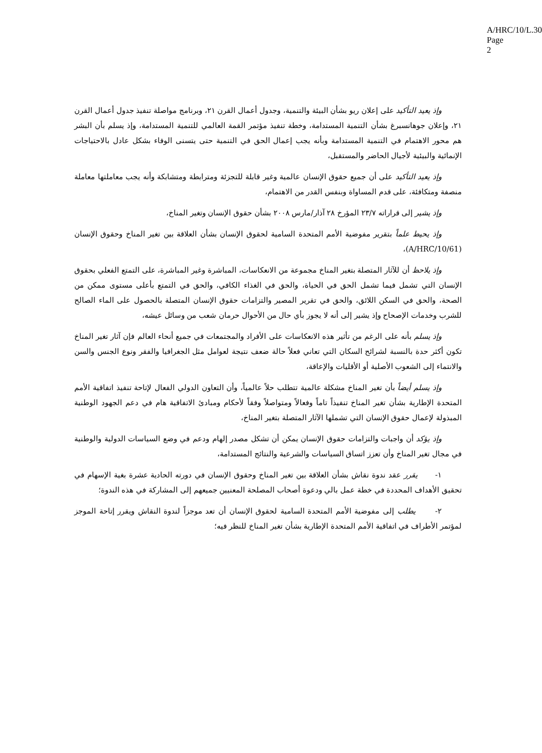A/HRC/10/L.30
Page 2
وإذ يعيد التأكيد على إعلان ريو بشأن البيئة والتنمية، وجدول أعمال القرن ٢١، وبرنامج مواصلة تنفيذ جدول أعمال القرن ٢١، وإعلان جوهانسبرغ بشأن التنمية المستدامة، وخطة تنفيذ مؤتمر القمة العالمي للتنمية المستدامة، وإذ يسلم بأن البشر هم محور الاهتمام في التنمية المستدامة وبأنه يجب إعمال الحق في التنمية حتى يتسنى الوفاء بشكل عادل بالاحتياجات الإنمائية والبيئية لأجيال الحاضر والمستقبل،
وإذ يعيد التأكيد على أن جميع حقوق الإنسان عالمية وغير قابلة للتجزئة ومترابطة ومتشابكة وأنه يجب معاملتها معاملة منصفة ومتكافئة، على قدم المساواة وبنفس القدر من الاهتمام،
وإذ يشير إلى قراراته ٢٣/٧ المؤرخ ٢٨ آذار/مارس ٢٠٠٨ بشأن حقوق الإنسان وتغير المناخ،
وإذ يحيط علماً بتقرير مفوضية الأمم المتحدة السامية لحقوق الإنسان بشأن العلاقة بين تغير المناخ وحقوق الإنسان (A/HRC/10/61)،
وإذ يلاحظ أن للآثار المتصلة بتغير المناخ مجموعة من الانعكاسات، المباشرة وغير المباشرة، على التمتع الفعلي بحقوق الإنسان التي تشمل فيما تشمل الحق في الحياة، والحق في الغذاء الكافي، والحق في التمتع بأعلى مستوى ممكن من الصحة، والحق في السكن اللائق، والحق في تقرير المصير والتزامات حقوق الإنسان المتصلة بالحصول على الماء الصالح للشرب وخدمات الإصحاح وإذ يشير إلى أنه لا يجوز بأي حال من الأحوال حرمان شعب من وسائل عيشه،
وإذ يسلم بأنه على الرغم من تأثير هذه الانعكاسات على الأفراد والمجتمعات في جميع أنحاء العالم فإن آثار تغير المناخ تكون أكثر حدة بالنسبة لشرائح السكان التي تعاني فعلاً حالة ضعف نتيجة لعوامل مثل الجغرافيا والفقر ونوع الجنس والسن والانتماء إلى الشعوب الأصلية أو الأقليات والإعاقة،
وإذ يسلم أيضاً بأن تغير المناخ مشكلة عالمية تتطلب حلاً عالمياً، وأن التعاون الدولي الفعال لإتاحة تنفيذ اتفاقية الأمم المتحدة الإطارية بشأن تغير المناخ تنفيذاً تاماً وفعالاً ومتواصلاً وفقاً لأحكام ومبادئ الاتفاقية هام في دعم الجهود الوطنية المبذولة لإعمال حقوق الإنسان التي تشملها الآثار المتصلة بتغير المناخ،
وإذ يؤكد أن واجبات والتزامات حقوق الإنسان يمكن أن تشكل مصدر إلهام ودعم في وضع السياسات الدولية والوطنية في مجال تغير المناخ وأن تعزز اتساق السياسات والشرعية والنتائج المستدامة،
١- يقرر عقد ندوة نقاش بشأن العلاقة بين تغير المناخ وحقوق الإنسان في دورته الحادية عشرة بغية الإسهام في تحقيق الأهداف المحددة في خطة عمل بالي ودعوة أصحاب المصلحة المعنيين جميعهم إلى المشاركة في هذه الندوة؛
٢- يطلب إلى مفوضية الأمم المتحدة السامية لحقوق الإنسان أن تعد موجزاً لندوة النقاش ويقرر إتاحة الموجز لمؤتمر الأطراف في اتفاقية الأمم المتحدة الإطارية بشأن تغير المناخ للنظر فيه؛